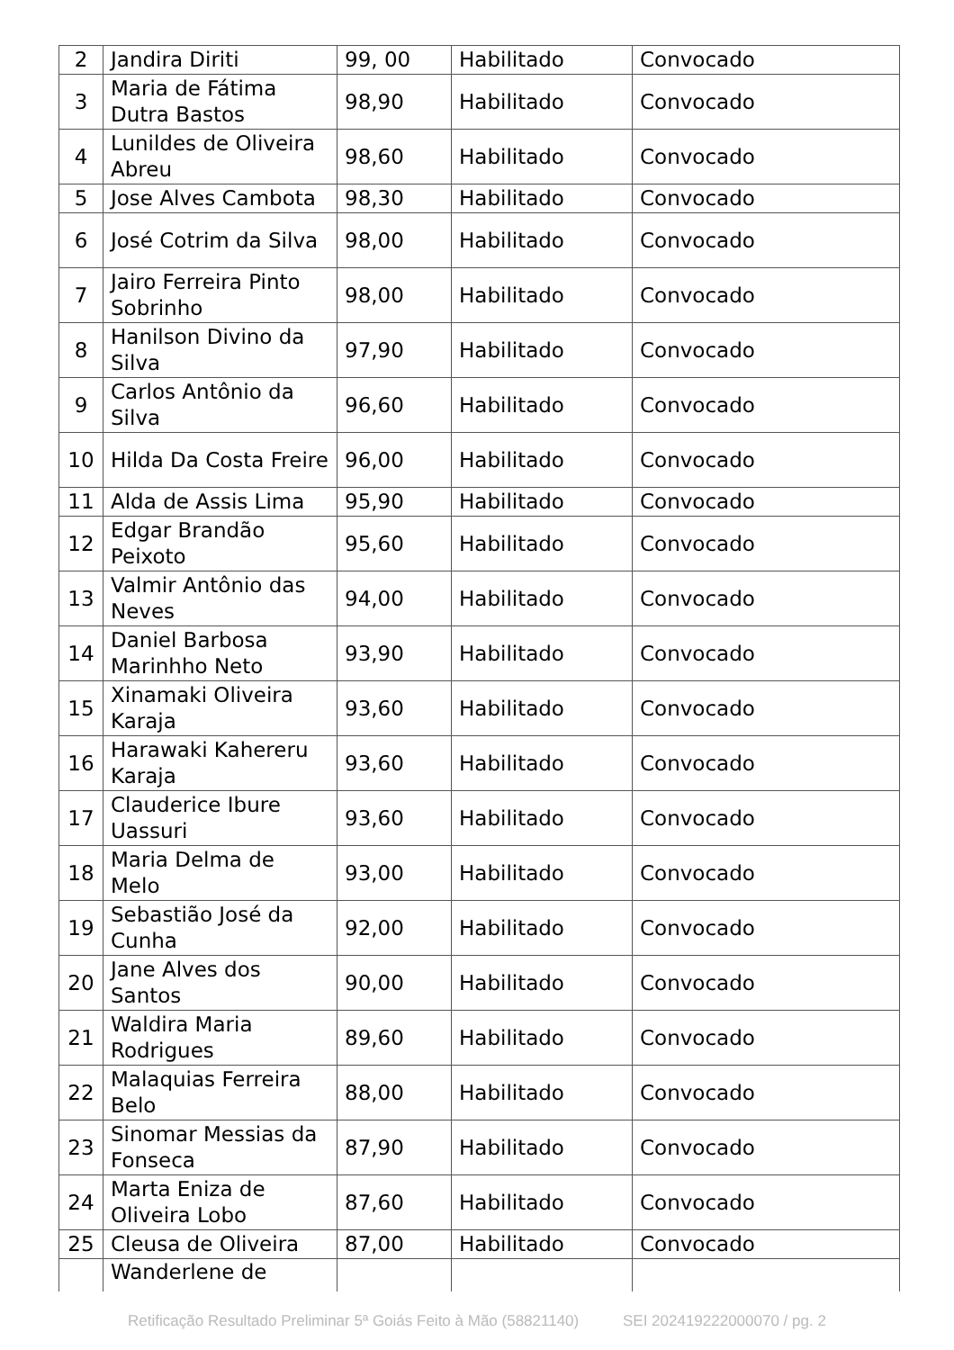| 2 | Jandira Diriti | 99, 00 | Habilitado | Convocado |
| 3 | Maria de Fátima Dutra Bastos | 98,90 | Habilitado | Convocado |
| 4 | Lunildes de Oliveira Abreu | 98,60 | Habilitado | Convocado |
| 5 | Jose Alves Cambota | 98,30 | Habilitado | Convocado |
| 6 | José Cotrim da Silva | 98,00 | Habilitado | Convocado |
| 7 | Jairo Ferreira Pinto Sobrinho | 98,00 | Habilitado | Convocado |
| 8 | Hanilson Divino da Silva | 97,90 | Habilitado | Convocado |
| 9 | Carlos Antônio da Silva | 96,60 | Habilitado | Convocado |
| 10 | Hilda Da Costa Freire | 96,00 | Habilitado | Convocado |
| 11 | Alda de Assis Lima | 95,90 | Habilitado | Convocado |
| 12 | Edgar Brandão Peixoto | 95,60 | Habilitado | Convocado |
| 13 | Valmir Antônio das Neves | 94,00 | Habilitado | Convocado |
| 14 | Daniel Barbosa Marinhho Neto | 93,90 | Habilitado | Convocado |
| 15 | Xinamaki Oliveira Karaja | 93,60 | Habilitado | Convocado |
| 16 | Harawaki Kahereru Karaja | 93,60 | Habilitado | Convocado |
| 17 | Clauderice Ibure Uassuri | 93,60 | Habilitado | Convocado |
| 18 | Maria Delma de Melo | 93,00 | Habilitado | Convocado |
| 19 | Sebastião José da Cunha | 92,00 | Habilitado | Convocado |
| 20 | Jane Alves dos Santos | 90,00 | Habilitado | Convocado |
| 21 | Waldira Maria Rodrigues | 89,60 | Habilitado | Convocado |
| 22 | Malaquias Ferreira Belo | 88,00 | Habilitado | Convocado |
| 23 | Sinomar Messias da Fonseca | 87,90 | Habilitado | Convocado |
| 24 | Marta Eniza de Oliveira Lobo | 87,60 | Habilitado | Convocado |
| 25 | Cleusa de Oliveira | 87,00 | Habilitado | Convocado |
| | Wanderlene de | | | |
Retificação Resultado Preliminar 5ª Goiás Feito à Mão (58821140) SEI 202419222000070 / pg. 2